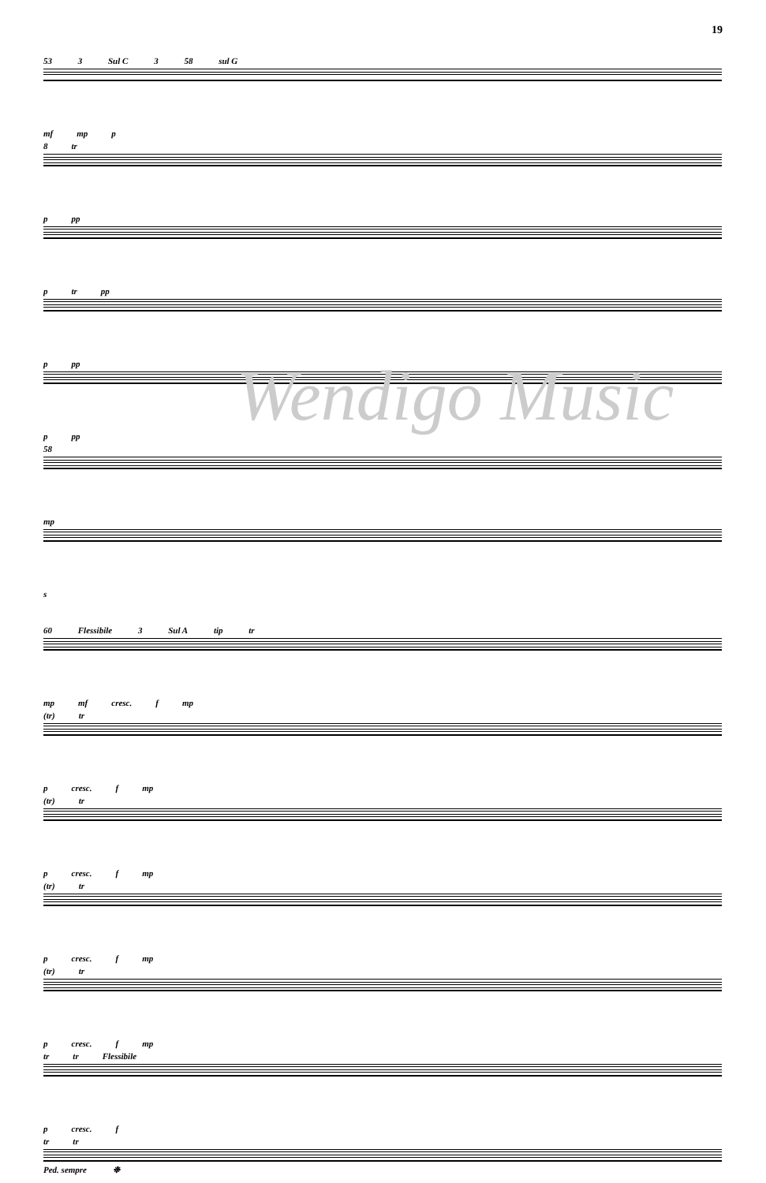19
53 3 Sul C 3 58 sul G
mf mp p
8 tr
ppp
ptr pp
ppp
ppp
58
mp
s
Wendigo Music
60 Flessibile 3 Sul A tip tr
mp mf cresc. f mp
(tr) tr
pcresc. fmp
(tr) tr
pcresc. fmp
(tr) tr
pcresc. fmp
(tr) tr
pcresc. fmp
tr tr Flessibile
pcresc. f
tr tr
Ped. sempre ❉